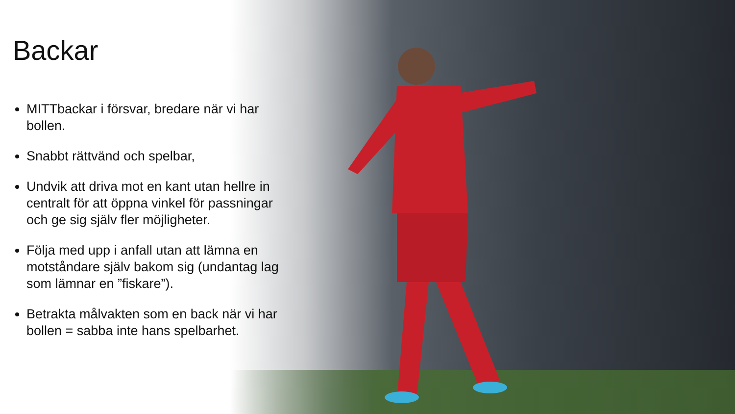Backar
MITTbackar i försvar, bredare när vi har bollen.
Snabbt rättvänd och spelbar,
Undvik att driva mot en kant utan hellre in centralt för att öppna vinkel för passningar och ge sig själv fler möjligheter.
Följa med upp i anfall utan att lämna en motståndare själv bakom sig (undantag lag som lämnar en ”fiskare”).
Betrakta målvakten som en back när vi har bollen = sabba inte hans spelbarhet.